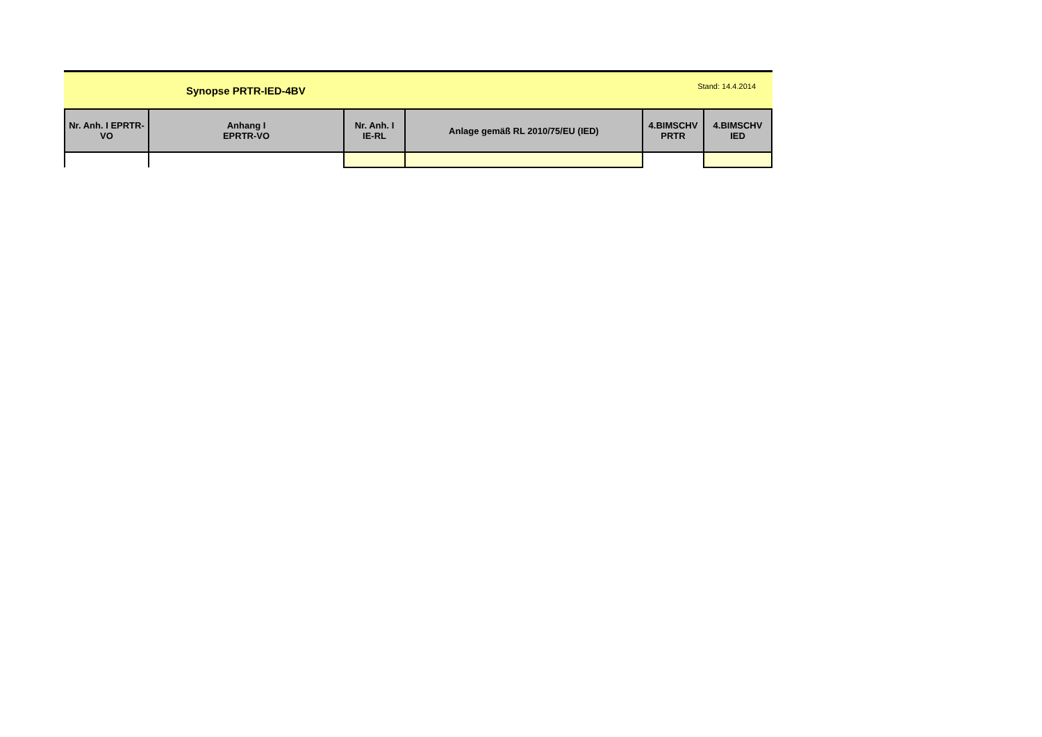Synopse PRTR-IED-4BV
Stand: 14.4.2014
| Nr. Anh. I EPRTR-VO | Anhang I EPRTR-VO | Nr. Anh. I IE-RL | Anlage gemäß RL 2010/75/EU (IED) | 4.BIMSCHV PRTR | 4.BIMSCHV IED |
| --- | --- | --- | --- | --- | --- |